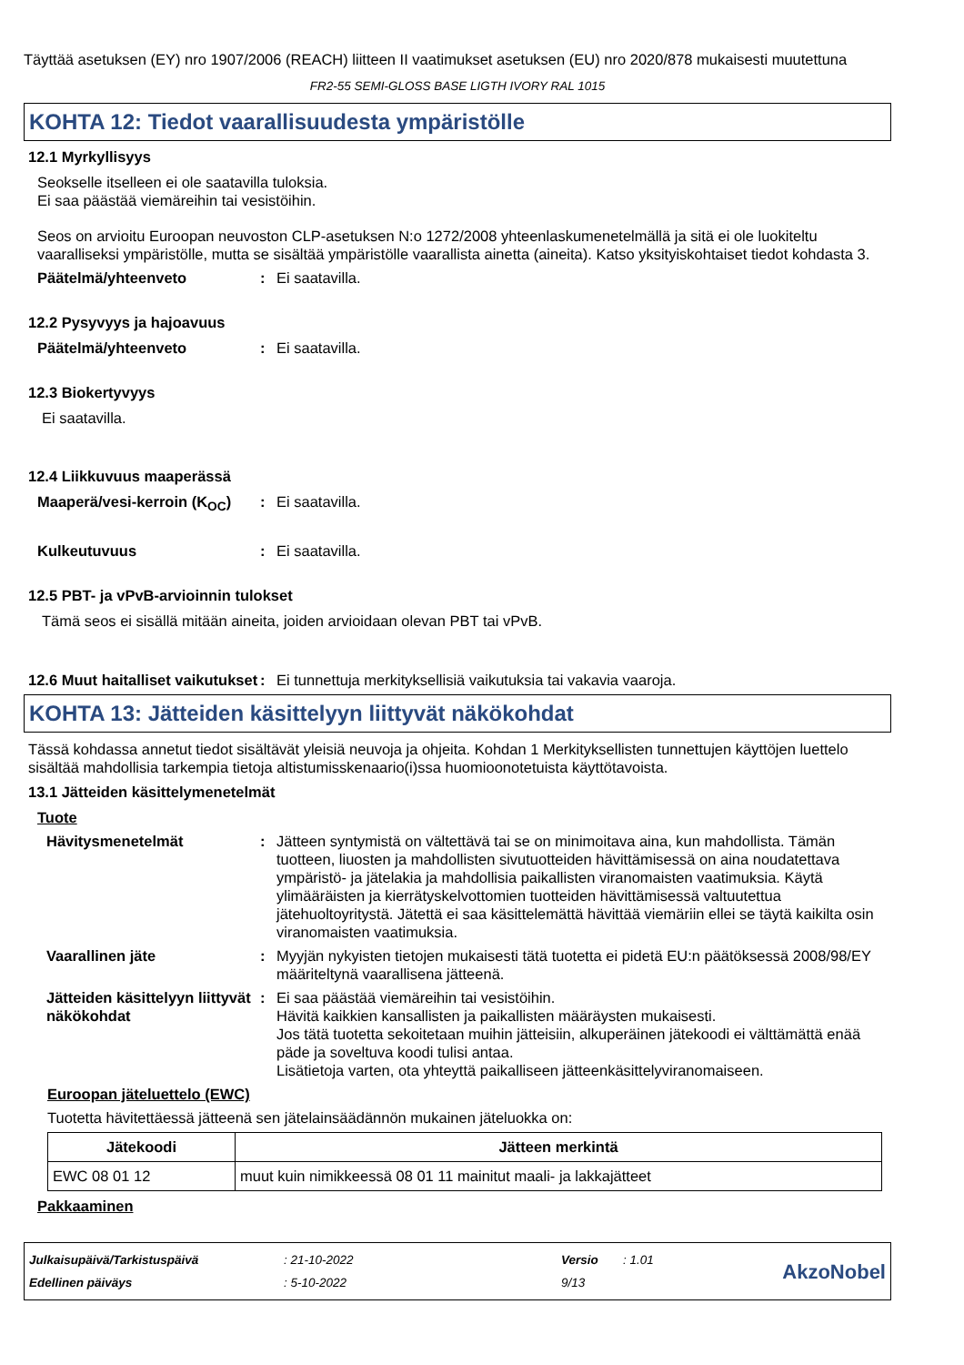Täyttää asetuksen (EY) nro 1907/2006 (REACH) liitteen II vaatimukset asetuksen (EU) nro 2020/878 mukaisesti muutettuna
FR2-55 SEMI-GLOSS BASE LIGTH IVORY RAL 1015
KOHTA 12: Tiedot vaarallisuudesta ympäristölle
12.1 Myrkyllisyys
Seokselle itselleen ei ole saatavilla tuloksia.
Ei saa päästää viemäreihin tai vesistöihin.
Seos on arvioitu Euroopan neuvoston CLP-asetuksen N:o 1272/2008 yhteenlaskumenetelmällä ja sitä ei ole luokiteltu vaaralliseksi ympäristölle, mutta se sisältää ympäristölle vaarallista ainetta (aineita). Katso yksityiskohtaiset tiedot kohdasta 3.
Päätelmä/yhteenveto: Ei saatavilla.
12.2 Pysyvyys ja hajoavuus
Päätelmä/yhteenveto: Ei saatavilla.
12.3 Biokertyvyys
Ei saatavilla.
12.4 Liikkuvuus maaperässä
Maaperä/vesi-kerroin (K<sub>OC</sub>): Ei saatavilla.
Kulkeutuvuus: Ei saatavilla.
12.5 PBT- ja vPvB-arvioinnin tulokset
Tämä seos ei sisällä mitään aineita, joiden arvioidaan olevan PBT tai vPvB.
12.6 Muut haitalliset vaikutukset: Ei tunnettuja merkityksellisiä vaikutuksia tai vakavia vaaroja.
KOHTA 13: Jätteiden käsittelyyn liittyvät näkökohdat
Tässä kohdassa annetut tiedot sisältävät yleisiä neuvoja ja ohjeita. Kohdan 1 Merkityksellisten tunnettujen käyttöjen luettelo sisältää mahdollisia tarkempia tietoja altistumisskenaario(i)ssa huomioonotetuista käyttötavoista.
13.1 Jätteiden käsittelymenetelmät
Tuote
Hävitysmenetelmät: Jätteen syntymistä on vältettävä tai se on minimoitava aina, kun mahdollista. Tämän tuotteen, liuosten ja mahdollisten sivutuotteiden hävittämisessä on aina noudatettava ympäristö- ja jätelakia ja mahdollisia paikallisten viranomaisten vaatimuksia. Käytä ylimääräisten ja kierrätyskelvottomien tuotteiden hävittämisessä valtuutettua jätehuoltoyritystä. Jätettä ei saa käsittelemättä hävittää viemäriin ellei se täytä kaikilta osin viranomaisten vaatimuksia.
Vaarallinen jäte: Myyjän nykyisten tietojen mukaisesti tätä tuotetta ei pidetä EU:n päätöksessä 2008/98/EY määriteltynä vaarallisena jätteenä.
Jätteiden käsittelyyn liittyvät näkökohdat: Ei saa päästää viemäreihin tai vesistöihin.
Hävitä kaikkien kansallisten ja paikallisten määräysten mukaisesti.
Jos tätä tuotetta sekoitetaan muihin jätteisiin, alkuperäinen jätekoodi ei välttämättä enää päde ja soveltuva koodi tulisi antaa.
Lisätietoja varten, ota yhteyttä paikalliseen jätteenkäsittelyviranomaiseen.
Euroopan jäteluettelo (EWC)
Tuotetta hävitettäessä jätteenä sen jätelainsäädännön mukainen jäteluokka on:
| Jätekoodi | Jätteen merkintä |
| --- | --- |
| EWC 08 01 12 | muut kuin nimikkeessä 08 01 11 mainitut maali- ja lakkajätteet |
Pakkaaminen
Julkaisupäivä/Tarkistuspäivä
Edellinen päiväys
: 21-10-2022
: 5-10-2022
Versio
9/13
: 1.01
AkzoNobel